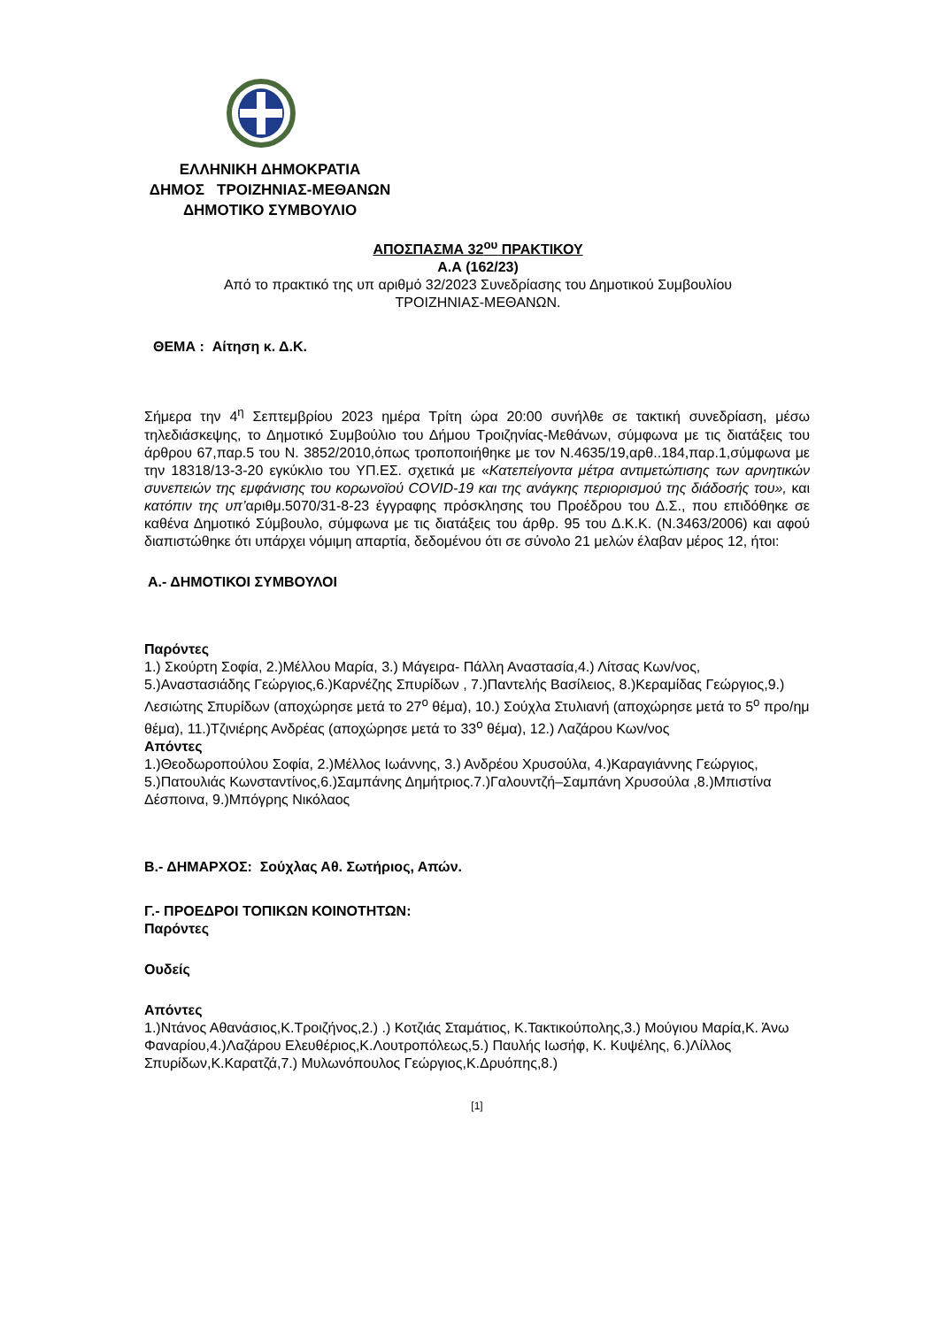ΕΛΛΗΝΙΚΗ ΔΗΜΟΚΡΑΤΙΑ
ΔΗΜΟΣ ΤΡΟΙΖΗΝΙΑΣ-ΜΕΘΑΝΩΝ
ΔΗΜΟΤΙΚΟ ΣΥΜΒΟΥΛΙΟ
ΑΠΟΣΠΑΣΜΑ 32<sup>ου</sup> ΠΡΑΚΤΙΚΟΥ
Α.Α (162/23)
Από το πρακτικό της υπ αριθμό 32/2023 Συνεδρίασης του Δημοτικού Συμβουλίου
ΤΡΟΙΖΗΝΙΑΣ-ΜΕΘΑΝΩΝ.
ΘΕΜΑ : Αίτηση κ. Δ.Κ.
Σήμερα την 4<sup>η</sup> Σεπτεμβρίου 2023 ημέρα Τρίτη ώρα 20:00 συνήλθε σε τακτική συνεδρίαση, μέσω τηλεδιάσκεψης, το Δημοτικό Συμβούλιο του Δήμου Τροιζηνίας-Μεθάνων, σύμφωνα με τις διατάξεις του άρθρου 67,παρ.5 του Ν. 3852/2010,όπως τροποποιήθηκε με τον Ν.4635/19,αρθ..184,παρ.1,σύμφωνα με την 18318/13-3-20 εγκύκλιο του ΥΠ.ΕΣ. σχετικά με «Κατεπείγοντα μέτρα αντιμετώπισης των αρνητικών συνεπειών της εμφάνισης του κορωνοϊού COVID-19 και της ανάγκης περιορισμού της διάδοσής του», και κατόπιν της υπ’αριθμ.5070/31-8-23 έγγραφης πρόσκλησης του Προέδρου του Δ.Σ., που επιδόθηκε σε καθένα Δημοτικό Σύμβουλο, σύμφωνα με τις διατάξεις του άρθρ. 95 του Δ.Κ.Κ. (Ν.3463/2006) και αφού διαπιστώθηκε ότι υπάρχει νόμιμη απαρτία, δεδομένου ότι σε σύνολο 21 μελών έλαβαν μέρος 12, ήτοι:
Α.- ΔΗΜΟΤΙΚΟΙ ΣΥΜΒΟΥΛΟΙ
Παρόντες
1.) Σκούρτη Σοφία, 2.)Μέλλου Μαρία, 3.) Μάγειρα- Πάλλη Αναστασία,4.) Λίτσας Κων/νος, 5.)Αναστασιάδης Γεώργιος,6.)Καρνέζης Σπυρίδων , 7.)Παντελής Βασίλειος, 8.)Κεραμίδας Γεώργιος,9.) Λεσιώτης Σπυρίδων (αποχώρησε μετά το 27<sup>ο</sup> θέμα), 10.) Σούχλα Στυλιανή (αποχώρησε μετά το 5<sup>ο</sup> προ/ημ θέμα), 11.)Τζινιέρης Ανδρέας (αποχώρησε μετά το 33<sup>ο</sup> θέμα), 12.) Λαζάρου Κων/νος
Απόντες
1.)Θεοδωροπούλου Σοφία, 2.)Μέλλος Ιωάννης, 3.) Ανδρέου Χρυσούλα, 4.)Καραγιάννης Γεώργιος, 5.)Πατουλιάς Κωνσταντίνος,6.)Σαμπάνης Δημήτριος.7.)Γαλουντζή–Σαμπάνη Χρυσούλα ,8.)Μπιστίνα Δέσποινα, 9.)Μπόγρης Νικόλαος
Β.- ΔΗΜΑΡΧΟΣ: Σούχλας Αθ. Σωτήριος, Απών.
Γ.- ΠΡΟΕΔΡΟΙ ΤΟΠΙΚΩΝ ΚΟΙΝΟΤΗΤΩΝ:
Παρόντες
Ουδείς
Απόντες
1.)Ντάνος Αθανάσιος,Κ.Τροιζήνος,2.) .) Κοτζιάς Σταμάτιος, Κ.Τακτικούπολης,3.) Μούγιου Μαρία,Κ. Άνω Φαναρίου,4.)Λαζάρου Ελευθέριος,Κ.Λουτροπόλεως,5.) Παυλής Ιωσήφ, Κ. Κυψέλης, 6.)Λίλλος Σπυρίδων,Κ.Καρατζά,7.) Μυλωνόπουλος Γεώργιος,Κ.Δρυόπης,8.)
[1]